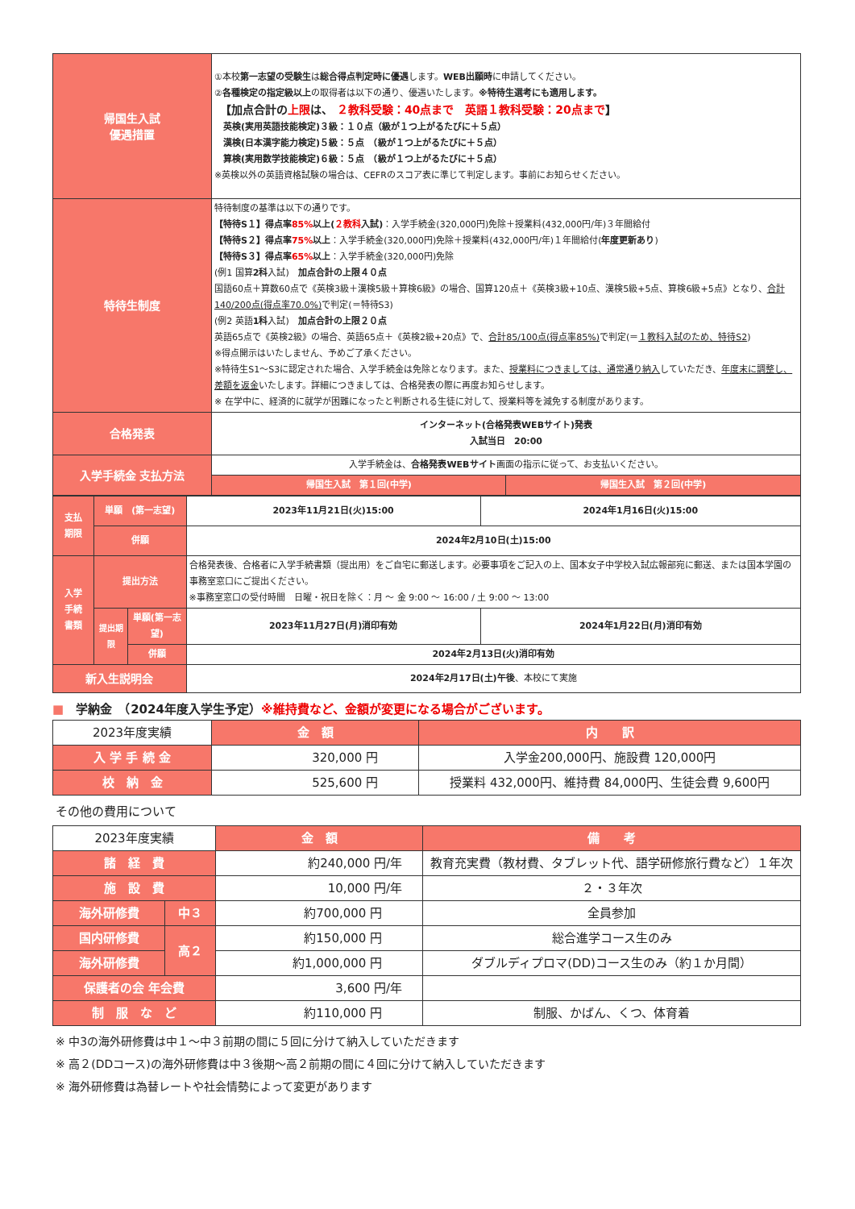| 帰国生入試 優遇措置 | ①本校 第一志望の受験生 は 総合得点判定時に優遇 します。 WEB出願時 に申請してください。 ② 各種検定の指定級以上 の取得者は以下の通り、優遇いたします。 ※特待生選考にも適用します。 【加点合計の 上限 は、 ２教科受験：40点まで 英語１教科受験：20点まで 】 英検(実用英語技能検定)３級：１０点（級が１つ上がるたびに＋５点） 漢検(日本漢字能力検定)５級：５点 （級が１つ上がるたびに＋５点） 算検(実用数学技能検定)６級：５点 （級が１つ上がるたびに＋５点） ※英検以外の英語資格試験の場合は、CEFRのスコア表に準じて判定します。事前にお知らせください。 | |
| 特待生制度 | 特待制度の基準は以下の通りです。 【特待S１】得点率 85% 以上( ２教科 入試) ：入学手続金(320,000円)免除＋授業料(432,000円/年)３年間給付 【特待S２】得点率 75% 以上 ：入学手続金(320,000円)免除＋授業料(432,000円/年)１年間給付( 年度更新あり ) 【特待S３】得点率 65% 以上 ：入学手続金(320,000円)免除 (例1 国算 2科 入試) 加点合計の上限４０点 国語60点＋算数60点で《英検3級＋漢検5級＋算検6級》の場合、国算120点＋《英検3級+10点、漢検5級+5点、算検6級+5点》となり、 合計140/200点(得点率70.0%) で判定(＝特待S3) (例2 英語 1科 入試) 加点合計の上限２０点 英語65点で《英検2級》の場合、英語65点＋《英検2級+20点》で、 合計85/100点(得点率85%) で判定(＝ １教科入試のため、特待S2 ) ※得点開示はいたしません、予めご了承ください。 ※特待生S1～S3に認定された場合、入学手続金は免除となります。また、 授業料につきましては、通常通り納入 していただき、 年度末に調整し、差額を返金 いたします。詳細につきましては、合格発表の際に再度お知らせします。 ※ 在学中に、経済的に就学が困難になったと判断される生徒に対して、授業料等を減免する制度があります。 | |
| 合格発表 | インターネット(合格発表WEBサイト)発表 入試当日 20:00 | |
| 入学手続金 支払方法 | 入学手続金は、 合格発表WEBサイト 画面の指示に従って、お支払いください。 | |
| | 帰国生入試 第１回(中学) | 帰国生入試 第２回(中学) |
| 支払 期限 | 単願 (第一志望) | | 2023年11月21日(火)15:00 | 2024年1月16日(火)15:00 |
| | 併願 | | 2024年2月10日(土)15:00 | |
| 入学 手続 書類 | 提出方法 | | 合格発表後、合格者に入学手続書類（提出用）をご自宅に郵送します。必要事項をご記入の上、国本女子中学校入試広報部宛に郵送、または国本学園の事務室窓口にご提出ください。 ※事務室窓口の受付時間 日曜・祝日を除く：月 ～ 金 9:00 ～ 16:00 / 土 9:00 ～ 13:00 | |
| | 提出期限 | 単願(第一志望) | 2023年11月27日(月)消印有効 | 2024年1月22日(月)消印有効 |
| | | 併願 | 2024年2月13日(火)消印有効 | |
| 新入生説明会 | | | 2024年2月17日(土)午後 、本校にて実施 | |
■　学納金　（2024年度入学生予定）※維持費など、金額が変更になる場合がございます。
| 2023年度実績 | 金 額 | 内 訳 |
| 入 学 手 続 金 | 320,000 円 | 入学金200,000円、施設費 120,000円 |
| 校 納 金 | 525,600 円 | 授業料 432,000円、維持費 84,000円、生徒会費 9,600円 |
その他の費用について
| 2023年度実績 | | 金 額 | 備 考 |
| 諸 経 費 | | 約240,000 円/年 | 教育充実費（教材費、タブレット代、語学研修旅行費など）１年次 |
| 施 設 費 | | 10,000 円/年 | ２・３年次 |
| 海外研修費 | 中３ | 約700,000 円 | 全員参加 |
| 国内研修費 | 高２ | 約150,000 円 | 総合進学コース生のみ |
| 海外研修費 | | 約1,000,000 円 | ダブルディプロマ(DD)コース生のみ（約１か月間） |
| 保護者の会 年会費 | | 3,600 円/年 | |
| 制 服 な ど | | 約110,000 円 | 制服、かばん、くつ、体育着 |
※ 中3の海外研修費は中１～中３前期の間に５回に分けて納入していただきます
※ 高２(DDコース)の海外研修費は中３後期～高２前期の間に４回に分けて納入していただきます
※ 海外研修費は為替レートや社会情勢によって変更があります